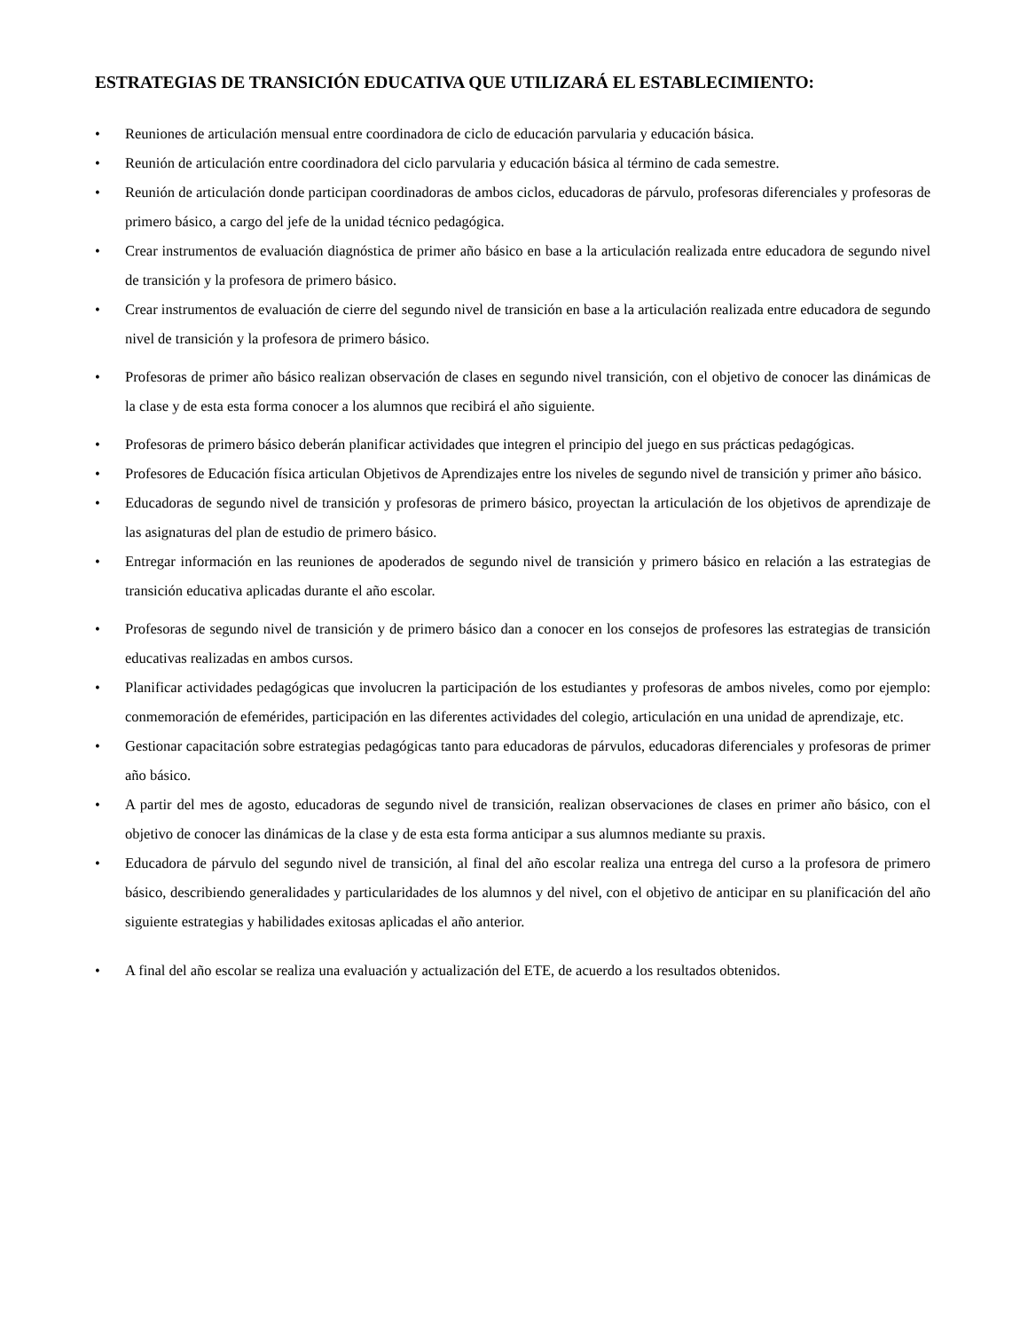ESTRATEGIAS DE TRANSICIÓN EDUCATIVA QUE UTILIZARÁ EL ESTABLECIMIENTO:
• Reuniones de articulación mensual entre coordinadora de ciclo de educación parvularia y educación básica.
• Reunión de articulación entre coordinadora del ciclo parvularia y educación básica al término de cada semestre.
• Reunión de articulación donde participan coordinadoras de ambos ciclos, educadoras de párvulo, profesoras diferenciales y profesoras de primero básico, a cargo del jefe de la unidad técnico pedagógica.
• Crear instrumentos de evaluación diagnóstica de primer año básico en base a la articulación realizada entre educadora de segundo nivel de transición y la profesora de primero básico.
• Crear instrumentos de evaluación de cierre del segundo nivel de transición en base a la articulación realizada entre educadora de segundo nivel de transición y la profesora de primero básico.
• Profesoras de primer año básico realizan observación de clases en segundo nivel transición, con el objetivo de conocer las dinámicas de la clase y de esta esta forma conocer a los alumnos que recibirá el año siguiente.
• Profesoras de primero básico deberán planificar actividades que integren el principio del juego en sus prácticas pedagógicas.
• Profesores de Educación física articulan Objetivos de Aprendizajes entre los niveles de segundo nivel de transición y primer año básico.
• Educadoras de segundo nivel de transición y profesoras de primero básico, proyectan la articulación de los objetivos de aprendizaje de las asignaturas del plan de estudio de primero básico.
• Entregar información en las reuniones de apoderados de segundo nivel de transición y primero básico en relación a las estrategias de transición educativa aplicadas durante el año escolar.
• Profesoras de segundo nivel de transición y de primero básico dan a conocer en los consejos de profesores las estrategias de transición educativas realizadas en ambos cursos.
• Planificar actividades pedagógicas que involucren la participación de los estudiantes y profesoras de ambos niveles, como por ejemplo: conmemoración de efemérides, participación en las diferentes actividades del colegio, articulación en una unidad de aprendizaje, etc.
• Gestionar capacitación sobre estrategias pedagógicas tanto para educadoras de párvulos, educadoras diferenciales y profesoras de primer año básico.
• A partir del mes de agosto, educadoras de segundo nivel de transición, realizan observaciones de clases en primer año básico, con el objetivo de conocer las dinámicas de la clase y de esta esta forma anticipar a sus alumnos mediante su praxis.
• Educadora de párvulo del segundo nivel de transición, al final del año escolar realiza una entrega del curso a la profesora de primero básico, describiendo generalidades y particularidades de los alumnos y del nivel, con el objetivo de anticipar en su planificación del año siguiente estrategias y habilidades exitosas aplicadas el año anterior.
• A final del año escolar se realiza una evaluación y actualización del ETE, de acuerdo a los resultados obtenidos.